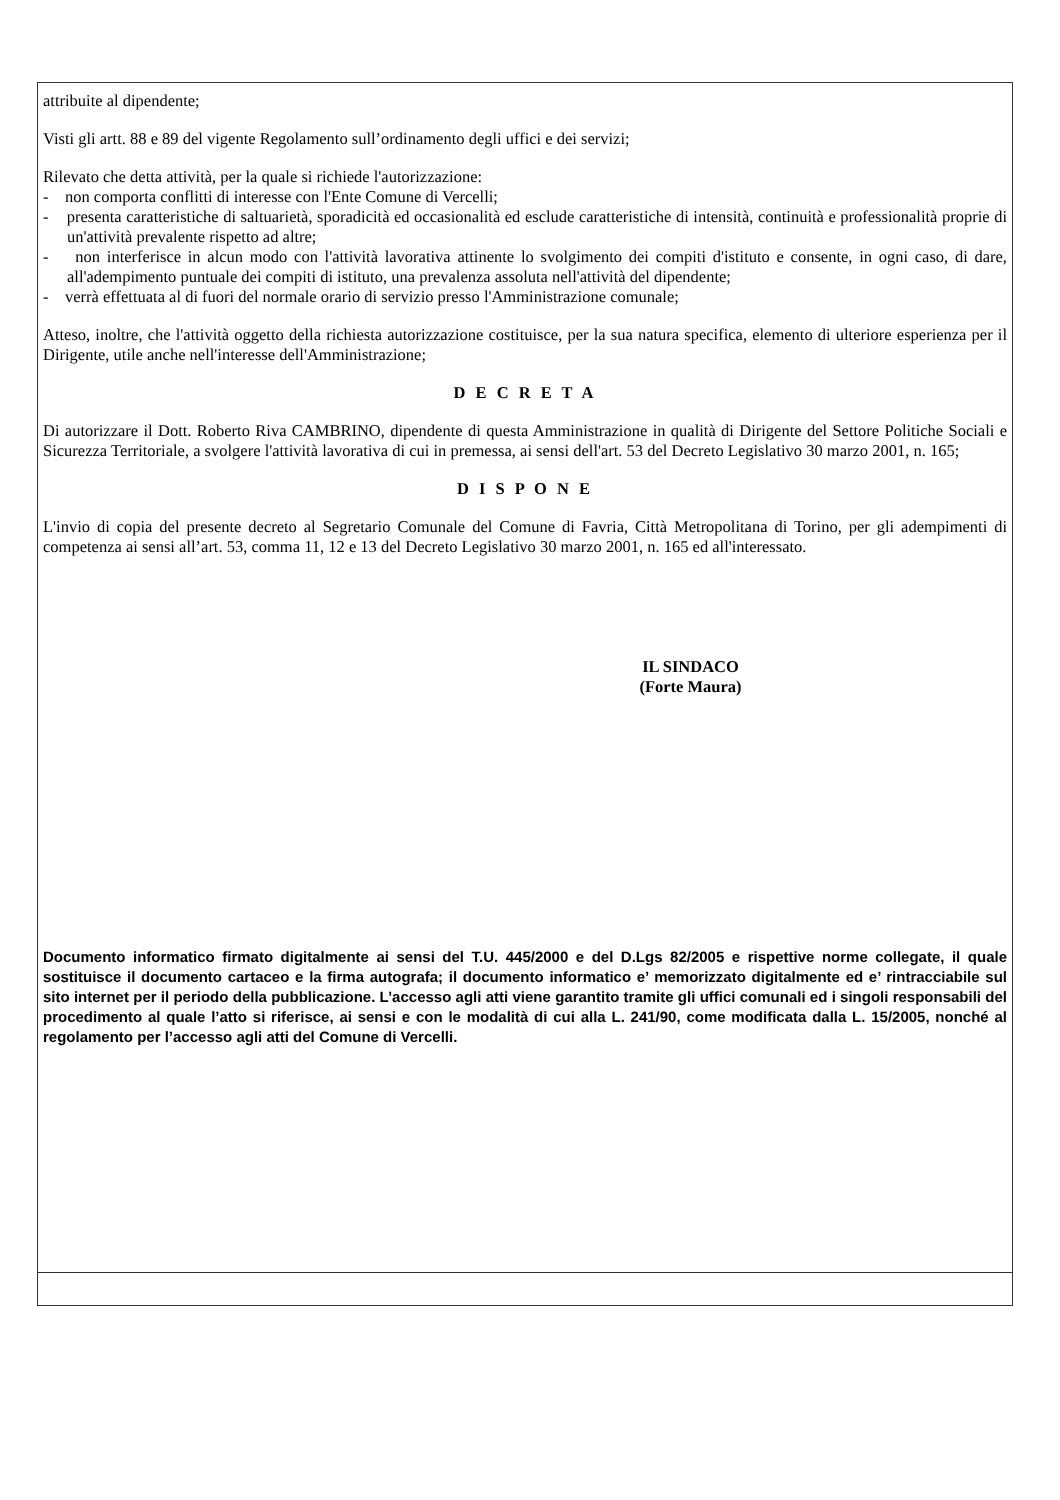attribuite al dipendente;
Visti gli artt. 88 e 89 del vigente Regolamento sull’ordinamento degli uffici e dei servizi;
Rilevato che detta attività, per la quale si richiede l'autorizzazione:
- non comporta conflitti di interesse con l'Ente Comune di Vercelli;
- presenta caratteristiche di saltuarietà, sporadicità ed occasionalità ed esclude caratteristiche di intensità, continuità e professionalità proprie di un'attività prevalente rispetto ad altre;
- non interferisce in alcun modo con l'attività lavorativa attinente lo svolgimento dei compiti d'istituto e consente, in ogni caso, di dare, all'adempimento puntuale dei compiti di istituto, una prevalenza assoluta nell'attività del dipendente;
- verrà effettuata al di fuori del normale orario di servizio presso l'Amministrazione comunale;
Atteso, inoltre, che l'attività oggetto della richiesta autorizzazione costituisce, per la sua natura specifica, elemento di ulteriore esperienza per il Dirigente, utile anche nell'interesse dell'Amministrazione;
D E C R E T A
Di autorizzare il Dott. Roberto Riva CAMBRINO, dipendente di questa Amministrazione in qualità di Dirigente del Settore Politiche Sociali e Sicurezza Territoriale, a svolgere l'attività lavorativa di cui in premessa, ai sensi dell'art. 53 del Decreto Legislativo 30 marzo 2001, n. 165;
D I S P O N E
L'invio di copia del presente decreto al Segretario Comunale del Comune di Favria, Città Metropolitana di Torino, per gli adempimenti di competenza ai sensi all’art. 53, comma 11, 12 e 13 del Decreto Legislativo 30 marzo 2001, n. 165 ed all'interessato.
IL SINDACO
(Forte Maura)
Documento informatico firmato digitalmente ai sensi del T.U. 445/2000 e del D.Lgs 82/2005 e rispettive norme collegate, il quale sostituisce il documento cartaceo e la firma autografa; il documento informatico e’ memorizzato digitalmente ed e’ rintracciabile sul sito internet per il periodo della pubblicazione. L’accesso agli atti viene garantito tramite gli uffici comunali ed i singoli responsabili del procedimento al quale l’atto si riferisce, ai sensi e con le modalità di cui alla L. 241/90, come modificata dalla L. 15/2005, nonché al regolamento per l’accesso agli atti del Comune di Vercelli.